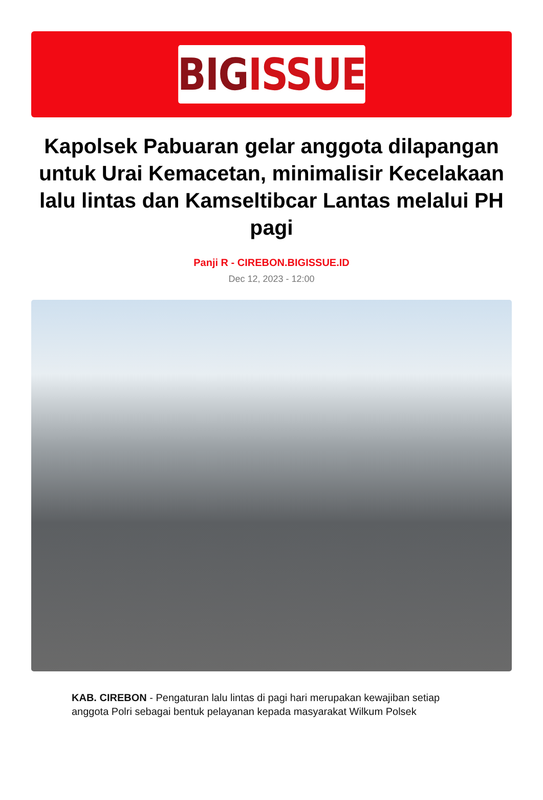BIG ISSUE
Kapolsek Pabuaran gelar anggota dilapangan untuk Urai Kemacetan, minimalisir Kecelakaan lalu lintas dan Kamseltibcar Lantas melalui PH pagi
Panji R - CIREBON.BIGISSUE.ID
Dec 12, 2023 - 12:00
KAB. CIREBON - Pengaturan lalu lintas di pagi hari merupakan kewajiban setiap anggota Polri sebagai bentuk pelayanan kepada masyarakat Wilkum Polsek